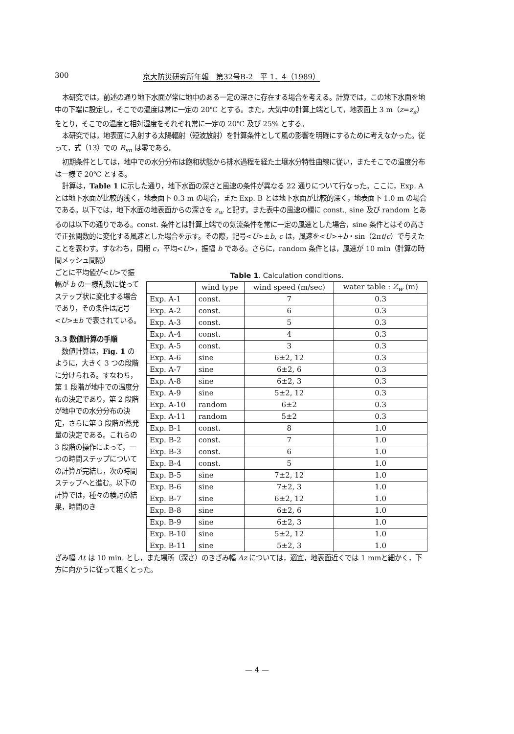300 京大防災研究所年報　第32号B-2　平 1．4（1989）
本研究では，前述の通り地下水面が常に地中のある一定の深さに存在する場合を考える。計算では，この地下水面を地中の下端に設定し，そこでの温度は常に一定の 20℃ とする。また，大気中の計算上端として，地表面上 3 m（z=z<sub>a</sub>）をとり，そこでの温度と相対湿度をそれぞれ常に一定の 20℃ 及び 25% とする。
本研究では，地表面に入射する太陽輻射（短波放射）を計算条件として風の影響を明確にするために考えなかった。従って，式（13）での R<sub>sn</sub> は零である。
初期条件としては，地中での水分分布は飽和状態から排水過程を経た土壌水分特性曲線に従い，またそこでの温度分布は一様で 20℃ とする。
計算は，Table 1 に示した通り，地下水面の深さと風速の条件が異なる 22 通りについて行なった。ここに，Exp. A とは地下水面が比較的浅く，地表面下 0.3 m の場合，また Exp. B とは地下水面が比較的深く，地表面下 1.0 m の場合である。以下では，地下水面の地表面からの深さを z<sub>w</sub> と記す。また表中の風速の欄に const., sine 及び random とあるのは以下の通りである。const. 条件とは計算上端での気流条件を常に一定の風速とした場合，sine 条件とはその高さで正弦関数的に変化する風速とした場合を示す。その際，記号<U>±b, c は，風速を<U>+b・sin（2πt/c）で与えたことを表わす。すなわち，周期 c，平均<U>，振幅 b である。さらに，random 条件とは，風速が 10 min（計算の時間メッシュ間隔）
ごとに平均値が<U>で振幅が b の一様乱数に従ってステップ状に変化する場合であり，その条件は記号<U>±b で表されている。
3.3 数値計算の手順
　数値計算は，Fig. 1 のように，大きく 3 つの段階に分けられる。すなわち，第 1 段階が地中での温度分布の決定であり，第 2 段階が地中での水分分布の決定，さらに第 3 段階が蒸発量の決定である。これらの 3 段階の操作によって，一つの時間ステップについての計算が完結し，次の時間ステップへと進む。以下の計算では，種々の検討の結果，時間のき
Table 1. Calculation conditions.
| | wind type | wind speed (m/sec) | water table : Z<sub>w</sub> (m) |
| --- | --- | --- | --- |
| Exp. A-1 | const. | 7 | 0.3 |
| Exp. A-2 | const. | 6 | 0.3 |
| Exp. A-3 | const. | 5 | 0.3 |
| Exp. A-4 | const. | 4 | 0.3 |
| Exp. A-5 | const. | 3 | 0.3 |
| Exp. A-6 | sine | 6±2, 12 | 0.3 |
| Exp. A-7 | sine | 6±2, 6 | 0.3 |
| Exp. A-8 | sine | 6±2, 3 | 0.3 |
| Exp. A-9 | sine | 5±2, 12 | 0.3 |
| Exp. A-10 | random | 6±2 | 0.3 |
| Exp. A-11 | random | 5±2 | 0.3 |
| Exp. B-1 | const. | 8 | 1.0 |
| Exp. B-2 | const. | 7 | 1.0 |
| Exp. B-3 | const. | 6 | 1.0 |
| Exp. B-4 | const. | 5 | 1.0 |
| Exp. B-5 | sine | 7±2, 12 | 1.0 |
| Exp. B-6 | sine | 7±2, 3 | 1.0 |
| Exp. B-7 | sine | 6±2, 12 | 1.0 |
| Exp. B-8 | sine | 6±2, 6 | 1.0 |
| Exp. B-9 | sine | 6±2, 3 | 1.0 |
| Exp. B-10 | sine | 5±2, 12 | 1.0 |
| Exp. B-11 | sine | 5±2, 3 | 1.0 |
ざみ幅 Δt は 10 min. とし，また場所（深さ）のきざみ幅 Δz については，適宜，地表面近くでは 1 mmと細かく，下方に向かうに従って粗くとった。
— 4 —